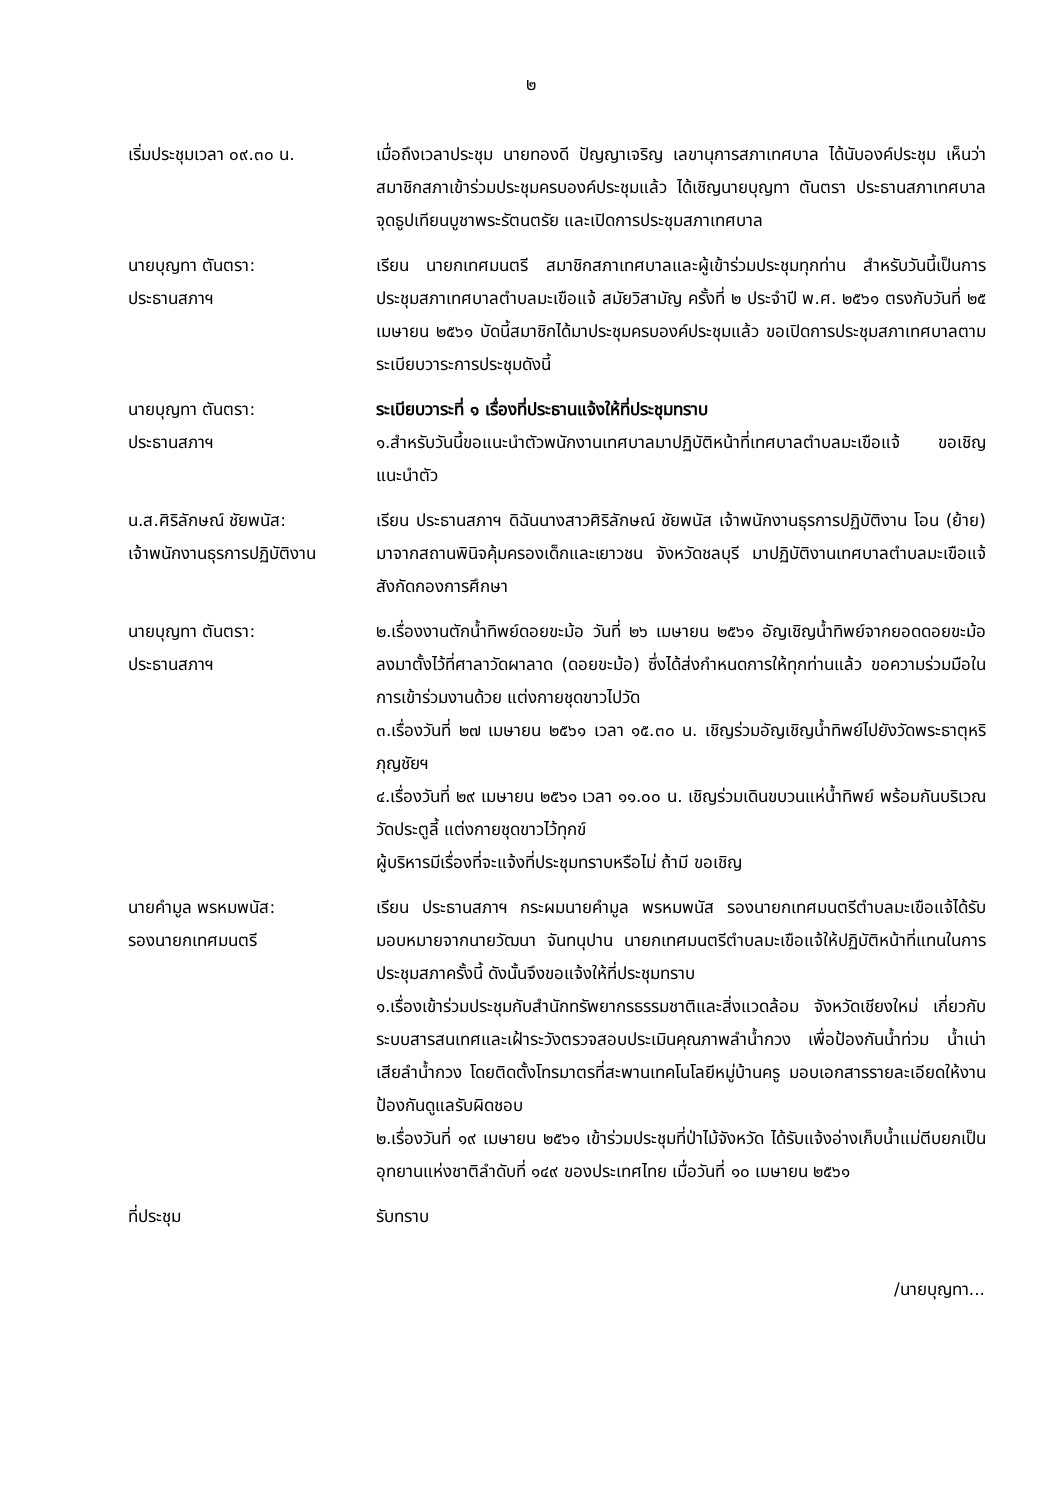๒
เริ่มประชุมเวลา ๐๙.๓๐ น. เมื่อถึงเวลาประชุม นายทองดี ปัญญาเจริญ เลขานุการสภาเทศบาล ได้นับองค์ประชุม เห็นว่าสมาชิกสภาเข้าร่วมประชุมครบองค์ประชุมแล้ว ได้เชิญนายบุญทา ตันตรา ประธานสภาเทศบาล จุดธูปเทียนบูชาพระรัตนตรัย และเปิดการประชุมสภาเทศบาล
นายบุญทา ตันตรา:
ประธานสภาฯ
เรียน นายกเทศมนตรี สมาชิกสภาเทศบาลและผู้เข้าร่วมประชุมทุกท่าน สำหรับวันนี้เป็นการประชุมสภาเทศบาลตำบลมะเขือแจ้ สมัยวิสามัญ ครั้งที่ ๒ ประจำปี พ.ศ. ๒๕๖๑ ตรงกับวันที่ ๒๕ เมษายน ๒๕๖๑ บัดนี้สมาชิกได้มาประชุมครบองค์ประชุมแล้ว ขอเปิดการประชุมสภาเทศบาลตามระเบียบวาระการประชุมดังนี้
นายบุญทา ตันตรา:
ประธานสภาฯ
ระเบียบวาระที่ ๑ เรื่องที่ประธานแจ้งให้ที่ประชุมทราบ
๑.สำหรับวันนี้ขอแนะนำตัวพนักงานเทศบาลมาปฏิบัติหน้าที่เทศบาลตำบลมะเขือแจ้ ขอเชิญแนะนำตัว
น.ส.ศิริลักษณ์ ชัยพนัส:
เจ้าพนักงานธุรการปฏิบัติงาน
เรียน ประธานสภาฯ ดิฉันนางสาวศิริลักษณ์ ชัยพนัส เจ้าพนักงานธุรการปฏิบัติงาน โอน (ย้าย) มาจากสถานพินิจคุ้มครองเด็กและเยาวชน จังหวัดชลบุรี มาปฏิบัติงานเทศบาลตำบลมะเขือแจ้ สังกัดกองการศึกษา
นายบุญทา ตันตรา:
ประธานสภาฯ
๒.เรื่องงานตักน้ำทิพย์ดอยขะม้อ วันที่ ๒๖ เมษายน ๒๕๖๑ อัญเชิญน้ำทิพย์จากยอดดอยขะม้อลงมาตั้งไว้ที่ศาลาวัดผาลาด (ดอยขะม้อ) ซึ่งได้ส่งกำหนดการให้ทุกท่านแล้ว ขอความร่วมมือในการเข้าร่วมงานด้วย แต่งกายชุดขาวไปวัด
๓.เรื่องวันที่ ๒๗ เมษายน ๒๕๖๑ เวลา ๑๕.๓๐ น. เชิญร่วมอัญเชิญน้ำทิพย์ไปยังวัดพระธาตุหริภุญชัยฯ
๔.เรื่องวันที่ ๒๙ เมษายน ๒๕๖๑ เวลา ๑๑.๐๐ น. เชิญร่วมเดินขบวนแห่น้ำทิพย์ พร้อมกันบริเวณวัดประตูลี้ แต่งกายชุดขาวไว้ทุกข์
ผู้บริหารมีเรื่องที่จะแจ้งที่ประชุมทราบหรือไม่ ถ้ามี ขอเชิญ
นายคำมูล พรหมพนัส:
รองนายกเทศมนตรี
เรียน ประธานสภาฯ กระผมนายคำมูล พรหมพนัส รองนายกเทศมนตรีตำบลมะเขือแจ้ได้รับมอบหมายจากนายวัฒนา จันทนุปาน นายกเทศมนตรีตำบลมะเขือแจ้ให้ปฏิบัติหน้าที่แทนในการประชุมสภาครั้งนี้ ดังนั้นจึงขอแจ้งให้ที่ประชุมทราบ
๑.เรื่องเข้าร่วมประชุมกับสำนักทรัพยากรธรรมชาติและสิ่งแวดล้อม จังหวัดเชียงใหม่ เกี่ยวกับระบบสารสนเทศและเฝ้าระวังตรวจสอบประเมินคุณภาพลำน้ำกวง เพื่อป้องกันน้ำท่วม น้ำเน่าเสียลำน้ำกวง โดยติดตั้งโทรมาตรที่สะพานเทคโนโลยีหมู่บ้านครู มอบเอกสารรายละเอียดให้งานป้องกันดูแลรับผิดชอบ
๒.เรื่องวันที่ ๑๙ เมษายน ๒๕๖๑ เข้าร่วมประชุมที่ป่าไม้จังหวัด ได้รับแจ้งอ่างเก็บน้ำแม่ตีบยกเป็นอุทยานแห่งชาติลำดับที่ ๑๔๙ ของประเทศไทย เมื่อวันที่ ๑๐ เมษายน ๒๕๖๑
ที่ประชุม รับทราบ
/นายบุญทา...